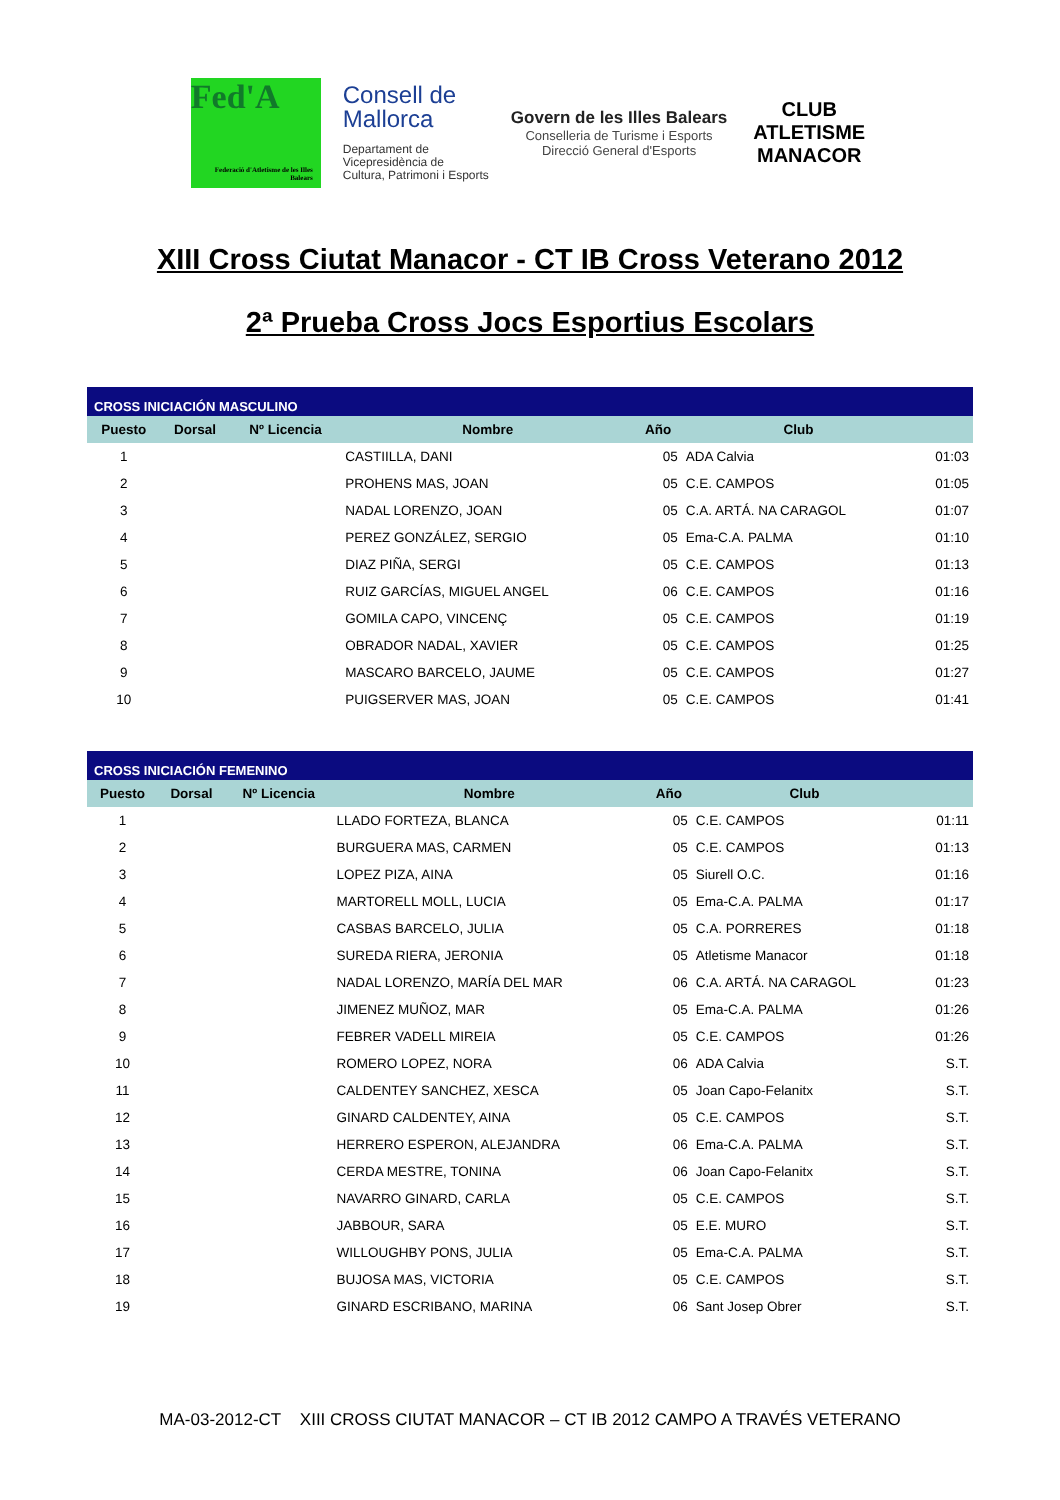Fed'A
Federació d'Atletisme de les Illes Balears
Consell de
Mallorca
Departament de
Vicepresidència de
Cultura, Patrimoni i Esports
Govern de les Illes Balears
Conselleria de Turisme i Esports
Direcció General d'Esports
CLUB ATLETISME
MANACOR
XIII Cross Ciutat Manacor - CT IB Cross Veterano 2012
2ª Prueba Cross Jocs Esportius Escolars
| CROSS INICIACIÓN MASCULINO | | | | | | |
| --- | --- | --- | --- | --- | --- | --- |
| Puesto | Dorsal | Nº Licencia | Nombre | Año | Club | |
| 1 | | | CASTIILLA, DANI | 05 | ADA Calvia | 01:03 |
| 2 | | | PROHENS MAS, JOAN | 05 | C.E. CAMPOS | 01:05 |
| 3 | | | NADAL LORENZO, JOAN | 05 | C.A. ARTÁ. NA CARAGOL | 01:07 |
| 4 | | | PEREZ GONZÁLEZ, SERGIO | 05 | Ema-C.A. PALMA | 01:10 |
| 5 | | | DIAZ PIÑA, SERGI | 05 | C.E. CAMPOS | 01:13 |
| 6 | | | RUIZ GARCÍAS, MIGUEL ANGEL | 06 | C.E. CAMPOS | 01:16 |
| 7 | | | GOMILA CAPO, VINCENÇ | 05 | C.E. CAMPOS | 01:19 |
| 8 | | | OBRADOR NADAL, XAVIER | 05 | C.E. CAMPOS | 01:25 |
| 9 | | | MASCARO BARCELO, JAUME | 05 | C.E. CAMPOS | 01:27 |
| 10 | | | PUIGSERVER MAS, JOAN | 05 | C.E. CAMPOS | 01:41 |
| CROSS INICIACIÓN FEMENINO | | | | | | |
| --- | --- | --- | --- | --- | --- | --- |
| Puesto | Dorsal | Nº Licencia | Nombre | Año | Club | |
| 1 | | | LLADO FORTEZA, BLANCA | 05 | C.E. CAMPOS | 01:11 |
| 2 | | | BURGUERA MAS, CARMEN | 05 | C.E. CAMPOS | 01:13 |
| 3 | | | LOPEZ PIZA, AINA | 05 | Siurell O.C. | 01:16 |
| 4 | | | MARTORELL MOLL, LUCIA | 05 | Ema-C.A. PALMA | 01:17 |
| 5 | | | CASBAS BARCELO, JULIA | 05 | C.A. PORRERES | 01:18 |
| 6 | | | SUREDA RIERA, JERONIA | 05 | Atletisme Manacor | 01:18 |
| 7 | | | NADAL LORENZO, MARÍA DEL MAR | 06 | C.A. ARTÁ. NA CARAGOL | 01:23 |
| 8 | | | JIMENEZ MUÑOZ, MAR | 05 | Ema-C.A. PALMA | 01:26 |
| 9 | | | FEBRER VADELL MIREIA | 05 | C.E. CAMPOS | 01:26 |
| 10 | | | ROMERO LOPEZ, NORA | 06 | ADA Calvia | S.T. |
| 11 | | | CALDENTEY SANCHEZ, XESCA | 05 | Joan Capo-Felanitx | S.T. |
| 12 | | | GINARD CALDENTEY, AINA | 05 | C.E. CAMPOS | S.T. |
| 13 | | | HERRERO ESPERON, ALEJANDRA | 06 | Ema-C.A. PALMA | S.T. |
| 14 | | | CERDA MESTRE, TONINA | 06 | Joan Capo-Felanitx | S.T. |
| 15 | | | NAVARRO GINARD, CARLA | 05 | C.E. CAMPOS | S.T. |
| 16 | | | JABBOUR, SARA | 05 | E.E. MURO | S.T. |
| 17 | | | WILLOUGHBY PONS, JULIA | 05 | Ema-C.A. PALMA | S.T. |
| 18 | | | BUJOSA MAS, VICTORIA | 05 | C.E. CAMPOS | S.T. |
| 19 | | | GINARD ESCRIBANO, MARINA | 06 | Sant Josep Obrer | S.T. |
MA-03-2012-CT XIII CROSS CIUTAT MANACOR – CT IB 2012 CAMPO A TRAVÉS VETERANO